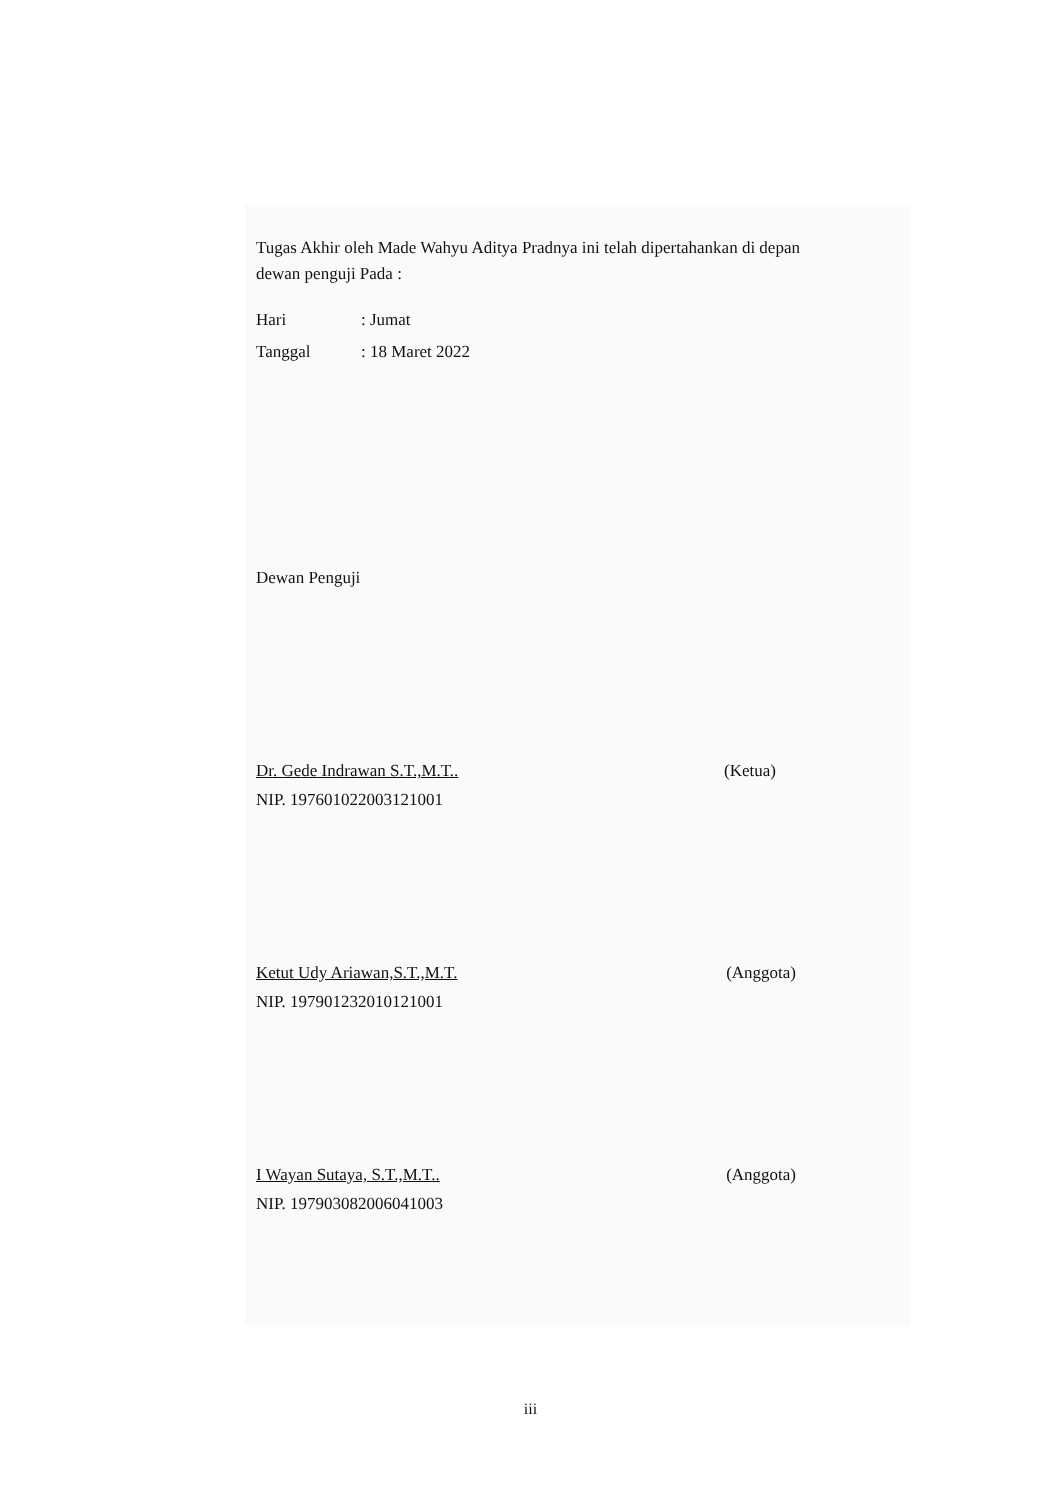Tugas Akhir oleh Made Wahyu Aditya Pradnya ini telah dipertahankan di depan dewan penguji Pada :
Hari: Jumat
Tanggal: 18 Maret 2022
Dewan Penguji
Dr. Gede Indrawan S.T.,M.T.. (Ketua)
NIP. 197601022003121001
Ketut Udy Ariawan,S.T.,M.T. (Anggota)
NIP. 197901232010121001
I Wayan Sutaya, S.T.,M.T.. (Anggota)
NIP. 197903082006041003
iii